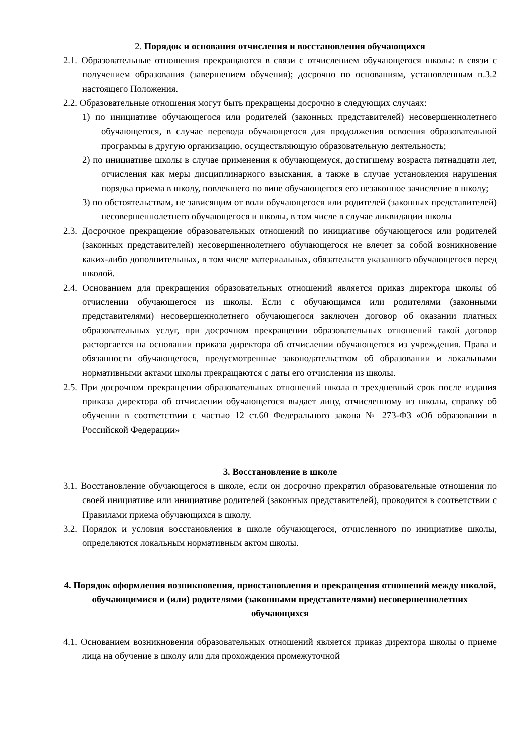2. Порядок и основания отчисления и восстановления обучающихся
2.1. Образовательные отношения прекращаются в связи с отчислением обучающегося школы: в связи с получением образования (завершением обучения); досрочно по основаниям, установленным п.3.2 настоящего Положения.
2.2. Образовательные отношения могут быть прекращены досрочно в следующих случаях:
1) по инициативе обучающегося или родителей (законных представителей) несовершеннолетнего обучающегося, в случае перевода обучающегося для продолжения освоения образовательной программы в другую организацию, осуществляющую образовательную деятельность;
2) по инициативе школы в случае применения к обучающемуся, достигшему возраста пятнадцати лет, отчисления как меры дисциплинарного взыскания, а также в случае установления нарушения порядка приема в школу, повлекшего по вине обучающегося его незаконное зачисление в школу;
3) по обстоятельствам, не зависящим от воли обучающегося или родителей (законных представителей) несовершеннолетнего обучающегося и школы, в том числе в случае ликвидации школы
2.3. Досрочное прекращение образовательных отношений по инициативе обучающегося или родителей (законных представителей) несовершеннолетнего обучающегося не влечет за собой возникновение каких-либо дополнительных, в том числе материальных, обязательств указанного обучающегося перед школой.
2.4. Основанием для прекращения образовательных отношений является приказ директора школы об отчислении обучающегося из школы. Если с обучающимся или родителями (законными представителями) несовершеннолетнего обучающегося заключен договор об оказании платных образовательных услуг, при досрочном прекращении образовательных отношений такой договор расторгается на основании приказа директора об отчислении обучающегося из учреждения. Права и обязанности обучающегося, предусмотренные законодательством об образовании и локальными нормативными актами школы прекращаются с даты его отчисления из школы.
2.5. При досрочном прекращении образовательных отношений школа в трехдневный срок после издания приказа директора об отчислении обучающегося выдает лицу, отчисленному из школы, справку об обучении в соответствии с частью 12 ст.60 Федерального закона № 273-ФЗ «Об образовании в Российской Федерации»
3. Восстановление в школе
3.1. Восстановление обучающегося в школе, если он досрочно прекратил образовательные отношения по своей инициативе или инициативе родителей (законных представителей), проводится в соответствии с Правилами приема обучающихся в школу.
3.2. Порядок и условия восстановления в школе обучающегося, отчисленного по инициативе школы, определяются локальным нормативным актом школы.
4. Порядок оформления возникновения, приостановления и прекращения отношений между школой, обучающимися и (или) родителями (законными представителями) несовершеннолетних обучающихся
4.1. Основанием возникновения образовательных отношений является приказ директора школы о приеме лица на обучение в школу или для прохождения промежуточной